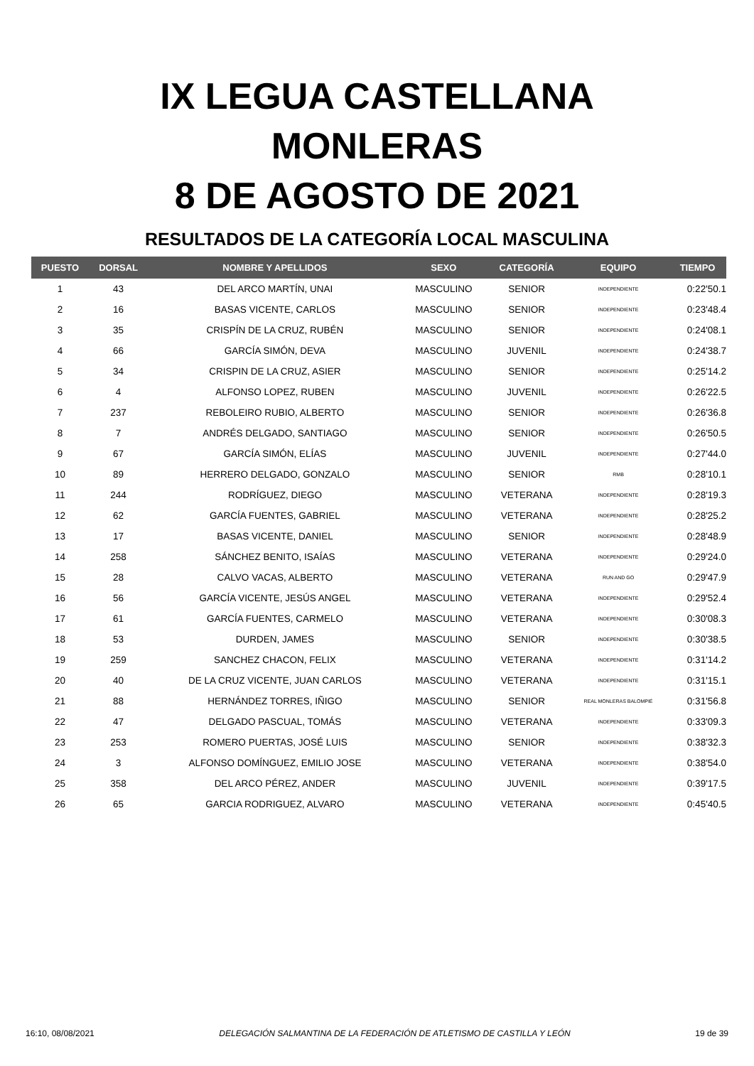IX LEGUA CASTELLANA
MONLERAS
8 DE AGOSTO DE 2021
RESULTADOS DE LA CATEGORÍA LOCAL MASCULINA
| PUESTO | DORSAL | NOMBRE Y APELLIDOS | SEXO | CATEGORÍA | EQUIPO | TIEMPO |
| --- | --- | --- | --- | --- | --- | --- |
| 1 | 43 | DEL ARCO MARTÍN, UNAI | MASCULINO | SENIOR | INDEPENDIENTE | 0:22'50.1 |
| 2 | 16 | BASAS VICENTE, CARLOS | MASCULINO | SENIOR | INDEPENDIENTE | 0:23'48.4 |
| 3 | 35 | CRISPÍN DE LA CRUZ, RUBÉN | MASCULINO | SENIOR | INDEPENDIENTE | 0:24'08.1 |
| 4 | 66 | GARCÍA SIMÓN, DEVA | MASCULINO | JUVENIL | INDEPENDIENTE | 0:24'38.7 |
| 5 | 34 | CRISPIN DE LA CRUZ, ASIER | MASCULINO | SENIOR | INDEPENDIENTE | 0:25'14.2 |
| 6 | 4 | ALFONSO LOPEZ, RUBEN | MASCULINO | JUVENIL | INDEPENDIENTE | 0:26'22.5 |
| 7 | 237 | REBOLEIRO RUBIO, ALBERTO | MASCULINO | SENIOR | INDEPENDIENTE | 0:26'36.8 |
| 8 | 7 | ANDRÉS DELGADO, SANTIAGO | MASCULINO | SENIOR | INDEPENDIENTE | 0:26'50.5 |
| 9 | 67 | GARCÍA SIMÓN, ELÍAS | MASCULINO | JUVENIL | INDEPENDIENTE | 0:27'44.0 |
| 10 | 89 | HERRERO DELGADO, GONZALO | MASCULINO | SENIOR | RMB | 0:28'10.1 |
| 11 | 244 | RODRÍGUEZ, DIEGO | MASCULINO | VETERANA | INDEPENDIENTE | 0:28'19.3 |
| 12 | 62 | GARCÍA FUENTES, GABRIEL | MASCULINO | VETERANA | INDEPENDIENTE | 0:28'25.2 |
| 13 | 17 | BASAS VICENTE, DANIEL | MASCULINO | SENIOR | INDEPENDIENTE | 0:28'48.9 |
| 14 | 258 | SÁNCHEZ BENITO, ISAÍAS | MASCULINO | VETERANA | INDEPENDIENTE | 0:29'24.0 |
| 15 | 28 | CALVO VACAS, ALBERTO | MASCULINO | VETERANA | RUN AND GO | 0:29'47.9 |
| 16 | 56 | GARCÍA VICENTE, JESÚS ANGEL | MASCULINO | VETERANA | INDEPENDIENTE | 0:29'52.4 |
| 17 | 61 | GARCÍA FUENTES, CARMELO | MASCULINO | VETERANA | INDEPENDIENTE | 0:30'08.3 |
| 18 | 53 | DURDEN, JAMES | MASCULINO | SENIOR | INDEPENDIENTE | 0:30'38.5 |
| 19 | 259 | SANCHEZ CHACON, FELIX | MASCULINO | VETERANA | INDEPENDIENTE | 0:31'14.2 |
| 20 | 40 | DE LA CRUZ VICENTE, JUAN CARLOS | MASCULINO | VETERANA | INDEPENDIENTE | 0:31'15.1 |
| 21 | 88 | HERNÁNDEZ TORRES, IÑIGO | MASCULINO | SENIOR | REAL MONLERAS BALOMPIÉ | 0:31'56.8 |
| 22 | 47 | DELGADO PASCUAL, TOMÁS | MASCULINO | VETERANA | INDEPENDIENTE | 0:33'09.3 |
| 23 | 253 | ROMERO PUERTAS, JOSÉ LUIS | MASCULINO | SENIOR | INDEPENDIENTE | 0:38'32.3 |
| 24 | 3 | ALFONSO DOMÍNGUEZ, EMILIO JOSE | MASCULINO | VETERANA | INDEPENDIENTE | 0:38'54.0 |
| 25 | 358 | DEL ARCO PÉREZ, ANDER | MASCULINO | JUVENIL | INDEPENDIENTE | 0:39'17.5 |
| 26 | 65 | GARCIA RODRIGUEZ, ALVARO | MASCULINO | VETERANA | INDEPENDIENTE | 0:45'40.5 |
16:10, 08/08/2021 DELEGACIÓN SALMANTINA DE LA FEDERACIÓN DE ATLETISMO DE CASTILLA Y LEÓN 19 de 39